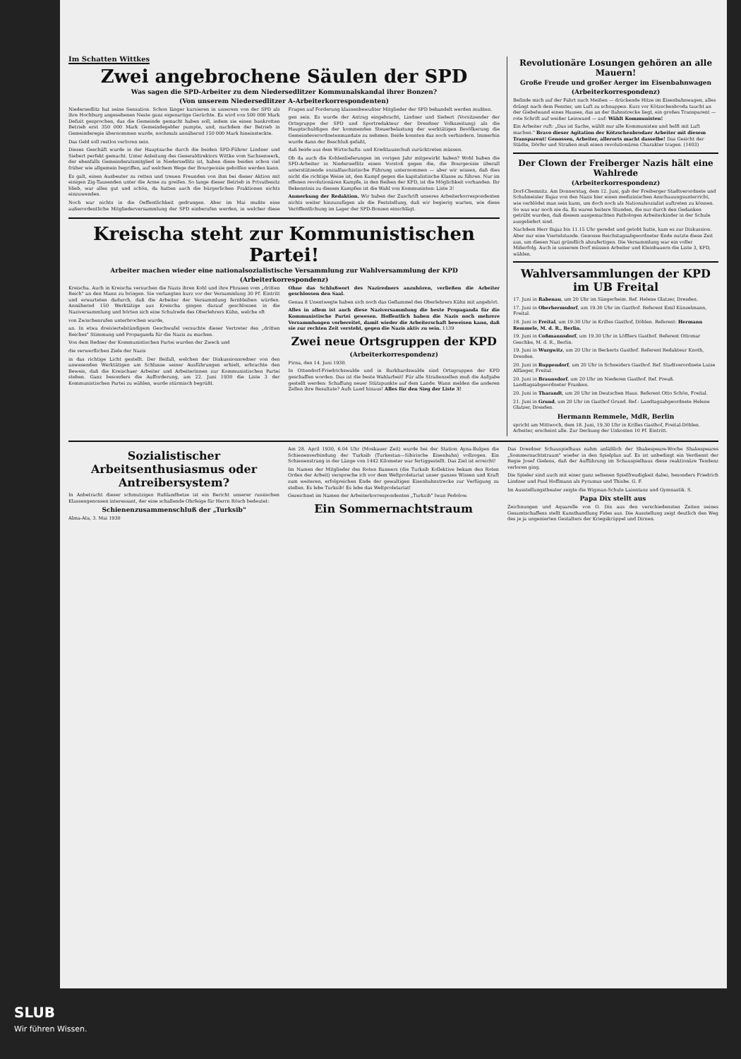Im Schatten Wittkes
Zwei angebrochene Säulen der SPD
Was sagen die SPD-Arbeiter zu dem Niedersedlitzer Kommunalskandal ihrer Bonzen?
(Von unserem Niedersedlitzer A-Arbeiterkorrespondenten)
Niedersedlitz hat seine Sensation. Schon länger kursieren in unserem von der SPD als ihre Hochburg angesehenen Neste ganz eigenartige Gerüchte. Es wird von 500 000 Mark Defizit gesprochen, das die Gemeinde gemacht haben soll, indem sie einen bankrotten Betrieb erst 350 000 Mark Gemeindegelder pumpte, und, nachdem der Betrieb in Gemeinderegie übernommen wurde, nochmals annähernd 150 000 Mark hineinsteckte.
Das Geld soll restlos verloren sein.
Dieses Geschäft wurde in der Hauptsache durch die beiden SPD-Führer Lindner und Siebert perfekt gemacht. Unter Anleitung des Generaldirektors Wittke vom Sachsenwerk, der ebenfalls Gemeinderatsmitglied in Niedersedlitz ist, haben diese beiden schon viel früher wie allgemein begriffen, auf welchem Wege der Bourgeoisie geholfen werden kann.
Es galt, einen Ausbeuter zu retten und treuen Freunden von ihm bei dieser Aktion mit einigen Zig-Tausenden unter die Arme zu greifen. So lange dieser Betrieb in Privatbesitz blieb, war alles gut und schön, da hatten auch die bürgerlichen Fraktionen nichts einzuwenden.
Noch war nichts in die Oeffentlichkeit gedrungen. Aber im Mai mußte eine außerordentliche Mitgliederversammlung der SPD einberufen werden, in welcher diese Fragen auf Forderung klassenbewußter Mitglieder der SPD behandelt werden mußten.
gen sein. Es wurde der Antrag eingebracht, Lindner und Siebert (Vorsitzender der Ortsgruppe der SPD und Sportredakteur der Dresdner Volkszeitung) als die Hauptschuldigen der kommenden Steuerbelastung der werktätigen Bevölkerung die Gemeindeverordnetenmandate zu nehmen. Beide konnten das noch verhindern. Immerhin wurde dann der Beschluß gefaßt,
daß beide aus dem Wirtschafts- und Kreditausschuß zurücktreten müssen.
Ob da auch die Kohlenlieferungen im vorigen Jahr mitgewirkt haben? Wohl haben die SPD-Arbeiter in Niedersedlitz einen Vorstoß gegen die, die Bourgeoisie überall unterstützende sozialfaschistische Führung unternommen — aber wir wissen, daß dies nicht die richtige Weise ist, den Kampf gegen die kapitalistische Klasse zu führen. Nur im offenen revolutionären Kampfe, in den Reihen der KPD, ist die Möglichkeit vorhanden. Ihr Bekenntnis zu diesem Kampfen ist die Wahl von Kommunisten: Liste 3!
Anmerkung der Redaktion. Wir haben der Zuschrift unseres Arbeiterkorrespondenten nichts weiter hinzuzufügen als die Feststellung, daß wir begierig warten, wie diese Veröffentlichung im Lager der SPD-Bonzen einschlägt.
Kreischa steht zur Kommunistischen Partei!
Arbeiter machen wieder eine nationalsozialistische Versammlung zur Wahlversammlung der KPD
(Arbeiterkorrespondenz)
Kreischa. Auch in Kreischa versuchen die Nazis ihren Kohl und ihre Phrasen vom „dritten Reich" an den Mann zu bringen. Sie verlangten kurz vor der Versammlung 30 Pf. Eintritt und erwarteten dadurch, daß die Arbeiter der Versammlung fernbleiben würden. Annähernd 150 Werktätige aus Kreischa gingen darauf geschlossen in die Naziversammlung und hörten sich eine Schulrede des Oberlehrers Kühn, welche oft
von Zwischenrufen unterbrochen wurde,
an. In etwa dreiviertelstündigem Geschwafel versuchte dieser Vertreter des „dritten Reiches" Stimmung und Propaganda für die Nazis zu machen.
Von dem Redner der Kommunistischen Partei wurden der Zweck und
die verwerflichen Ziele der Nazis
in das richtige Licht gestellt. Der Beifall, welchen der Diskussionsredner von den anwesenden Werktätigen am Schlusse seiner Ausführungen erhielt, erbrachte den Beweis, daß die Kreischaer Arbeiter und Arbeiterinnen zur Kommunistischen Partei stehen. Ganz besonders die Aufforderung, am 22. Juni 1930 die Liste 3 der Kommunistischen Partei zu wählen, wurde stürmisch begrüßt.
Ohne das Schlußwort des Naziredners anzuhören, verließen die Arbeiter geschlossen den Saal.
Genau 8 Unentwegte haben sich noch das Geflammel des Oberlehrers Kühn mit angehört.
Alles in allem ist auch diese Naziversammlung die beste Propaganda für die Kommunistische Partei gewesen. Hoffentlich haben die Nazis noch mehrere Versammlungen vorbereitet, damit wieder die Arbeiterschaft beweisen kann, daß sie zur rechten Zeit versteht, gegen die Nazis aktiv zu sein. 1139
Zwei neue Ortsgruppen der KPD
(Arbeiterkorrespondenz)
Pirna, den 14. Juni 1930.
In Ottendorf-Friedrichswalde und in Burkhardswalde sind Ortsgruppen der KPD geschaffen worden. Das ist die beste Wahlarbeit! Für alle Straßenzellen muß die Aufgabe gestellt werden: Schaffung neuer Stützpunkte auf dem Lande. Wann melden die anderen Zellen ihre Resultate? Aufs Land hinaus! Alles für den Sieg der Liste 3!
Revolutionäre Losungen gehören an alle Mauern!
Große Freude und großer Aerger im Eisenbahnwagen
(Arbeiterkorrespondenz)
Befinde mich auf der Fahrt nach Meißen — drückende Hitze im Eisenbahnwagen, alles drängt nach dem Fenster, um Luft zu schnappen. Kurz vor Kötzschenbroda taucht an der Giebelwand eines Hauses, das an der Bahnstrecke liegt, ein großes Transparent — rote Schrift auf weißer Leinwand — auf: Wählt Kommunisten!
Ein Arbeiter ruft: „Das ist Sache, wählt nur alle Kommunisten und helft mit Luft machen." Bravo dieser Agitation der Kötzschenbrodaer Arbeiter mit diesem Transparent! Genossen, Arbeiter, allerorts macht dasselbe! Das Gesicht der Städte, Dörfer und Straßen muß einen revolutionären Charakter tragen. (1403)
Der Clown der Freiberger Nazis hält eine Wahlrede
(Arbeiterkorrespondenz)
Dorf-Chemnitz. Am Donnerstag, dem 12. Juni, gab der Freiberger Stadtverordnete und Schulmeister Bajaz von den Nazis hier einen medizinischen Anschauungsunterricht, wie verblödet man sein kann, um doch noch als Nationalsozialist auftreten zu können. So was war noch nie da. Es waren heitere Stunden, die nur durch den Gedanken getrübt wurden, daß diesem ausgemachten Pathologen Arbeiterkinder in der Schule ausgeliefert sind.
Nachdem Herr Bajaz bis 11.15 Uhr geredet und getobt hatte, kam es zur Diskussion. Aber nur eine Viertelstunde. Genosse Reichstagsabgeordneter Ende nutzte diese Zeit aus, um diesen Nazi gründlich abzufertigen. Die Versammlung war ein voller Mißerfolg. Auch in unserem Dorf müssen Arbeiter und Kleinbauern die Liste 3, KPD, wählen.
Wahlversammlungen der KPD im UB Freital
17. Juni in Rabenau, um 20 Uhr im Sängerheim. Ref. Helene Glatzer, Dresden.
17. Juni in Oberhermsdorf, um 19.30 Uhr im Gasthof. Referent Emil Künzelmann, Freital.
18. Juni in Freital, um 19.30 Uhr in Krilles Gasthof, Döhlen. Referent: Hermann Remmele, M. d. R., Berlin.
19. Juni in Coßmannsdorf, um 19.30 Uhr in Löfflers Gasthof. Referent Ottomar Geschke, M. d. R., Berlin.
19. Juni in Wurgwitz, um 20 Uhr in Beckerts Gasthof. Referent Redakteur Knoth, Dresden.
20. Juni in Ruppendorf, um 20 Uhr in Schneiders Gasthof. Ref. Stadtverordnete Luise Alfänger, Freital.
20. Juni in Braunsdorf, um 20 Uhr im Niederen Gasthof. Ref. Preuß. Landtagsabgeordneter Franken.
20. Juni in Tharandt, um 20 Uhr im Deutschen Haus. Referent Otto Schön, Freital.
21. Juni in Grund, um 20 Uhr im Gasthof Grund. Ref.: Landtagsabgeordnete Helene Glatzer, Dresden.
Hermann Remmele, MdR, Berlin
spricht am Mittwoch, dem 18. Juni, 19.30 Uhr in Krilles Gasthof, Freital-Döhlen. Arbeiter, erscheint alle. Zur Deckung der Unkosten 10 Pf. Eintritt.
Sozialistischer Arbeitsenthusiasmus oder Antreibersystem?
In Anbetracht dieser schmutzigen Rußlandhetze ist ein Bericht unserer russischen Klassengenossen interessant, der eine schallende Ohrfeige für Herrn Rösch bedeutet:
Schienenzusammenschluß der „Turksib"
Alma-Ata, 3. Mai 1930
Am 28. April 1930, 6.04 Uhr (Moskauer Zeit) wurde bei der Station Ayna-Bulgen die Schienenverbindung der Turksib (Turkestan—Sibirische Eisenbahn) vollzogen. Ein Schienenstrang in der Länge von 1442 Kilometer war fertiggestellt. Das Ziel ist erreicht!
Im Namen der Mitglieder des Roten Banners (die Turksib Kollektive bekam den Roten Orden der Arbeit) verspreche ich vor dem Weltproletariat unser ganzes Wissen und Kraft zum weiteren, erfolgreichen Ende der gewaltigen Eisenbahnstrecke zur Verfügung zu stellen. Es lebe Turksib! Es lebe das Weltproletariat!
Gezeichnet im Namen der Arbeiterkorrespondenten „Turksib" Iwan Fedolow.
Ein Sommernachtstraum
Das Dresdner Schauspielhaus nahm anläßlich der Shakespeare-Woche Shakespeares „Sommernachtstraum" wieder in den Spielplan auf. Es ist unbedingt ein Verdienst der Regie Josef Gielens, daß der Aufführung im Schauspielhaus diese reaktionäre Tendenz verloren ging.
Die Spieler sind auch mit einer ganz seltenen Spielfreudigkeit dabei, besonders Friedrich Lindner und Paul Hoffmann als Pyramus und Thisbe. G. F.
Im Ausstellungstheater zeigte die Wigman-Schule Laientanz und Gymnastik. S.
Papa Dix stellt aus
Zeichnungen und Aquarelle von O. Dix aus den verschiedensten Zeiten seines Gesamtschaffens stellt Kunsthandlung Fides aus. Die Ausstellung zeigt deutlich den Weg des je ja ungenierten Gestalters der Kriegskrüppel und Dirnen.
SLUB
Wir führen Wissen.